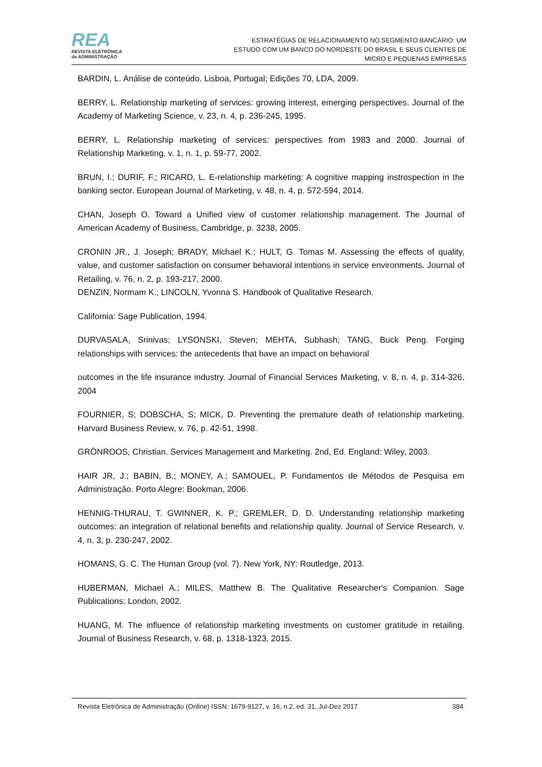REA
REVISTA ELETRÔNICA
de ADMINISTRAÇÃO
ESTRATÉGIAS DE RELACIONAMENTO NO SEGMENTO BANCÁRIO: UM
ESTUDO COM UM BANCO DO NORDESTE DO BRASIL E SEUS CLIENTES DE
MICRO E PEQUENAS EMPRESAS
BARDIN, L. Análise de conteúdo. Lisboa, Portugal; Edições 70, LDA, 2009.
BERRY, L. Relationship marketing of services: growing interest, emerging perspectives. Journal of the Academy of Marketing Science, v. 23, n. 4, p. 236-245, 1995.
BERRY, L. Relationship marketing of services: perspectives from 1983 and 2000. Journal of Relationship Marketing, v. 1, n. 1, p. 59-77, 2002.
BRUN, I.; DURIF, F.; RICARD, L. E-relationship marketing: A cognitive mapping instrospection in the banking sector. European Journal of Marketing, v. 48, n. 4, p. 572-594, 2014.
CHAN, Joseph O. Toward a Unified view of customer relationship management. The Journal of American Academy of Business, Cambridge, p. 3238, 2005.
CRONIN JR., J. Joseph; BRADY, Michael K.; HULT, G. Tomas M. Assessing the effects of quality, value, and customer satisfaction on consumer behavioral intentions in service environments. Journal of Retailing, v. 76, n. 2, p. 193-217, 2000.
DENZIN, Normam K.; LINCOLN, Yvonna S. Handbook of Qualitative Research.
California: Sage Publication, 1994.
DURVASALA, Srinivas; LYSONSKI, Steven; MEHTA, Subhash; TANG, Buck Peng. Forging relationships with services: the antecedents that have an impact on behavioral
outcomes in the life insurance industry. Journal of Financial Services Marketing, v. 8, n. 4, p. 314-326, 2004
FOURNIER, S; DOBSCHA, S; MICK, D. Preventing the premature death of relationship marketing. Harvard Business Review, v. 76, p. 42-51, 1998.
GRÖNROOS, Christian. Services Management and Marketing. 2nd, Ed. England: Wiley, 2003.
HAIR JR, J.; BABIN, B.; MONEY, A.; SAMOUEL, P. Fundamentos de Métodos de Pesquisa em Administração. Porto Alegre: Bookman, 2006.
HENNIG-THURAU, T. GWINNER, K. P.; GREMLER, D. D. Understanding relationship marketing outcomes: an integration of relational benefits and relationship quality. Journal of Service Research, v. 4, n. 3, p. 230-247, 2002.
HOMANS, G. C. The Human Group (vol. 7). New York, NY: Routledge, 2013.
HUBERMAN, Michael A.; MILES, Matthew B. The Qualitative Researcher's Companion. Sage Publications: London, 2002.
HUANG, M. The influence of relationship marketing investments on customer gratitude in retailing. Journal of Business Research, v. 68, p. 1318-1323, 2015.
Revista Eletrônica de Administração (Online) ISSN: 1679-9127, v. 16, n.2, ed. 31, Jul-Dez 2017 384